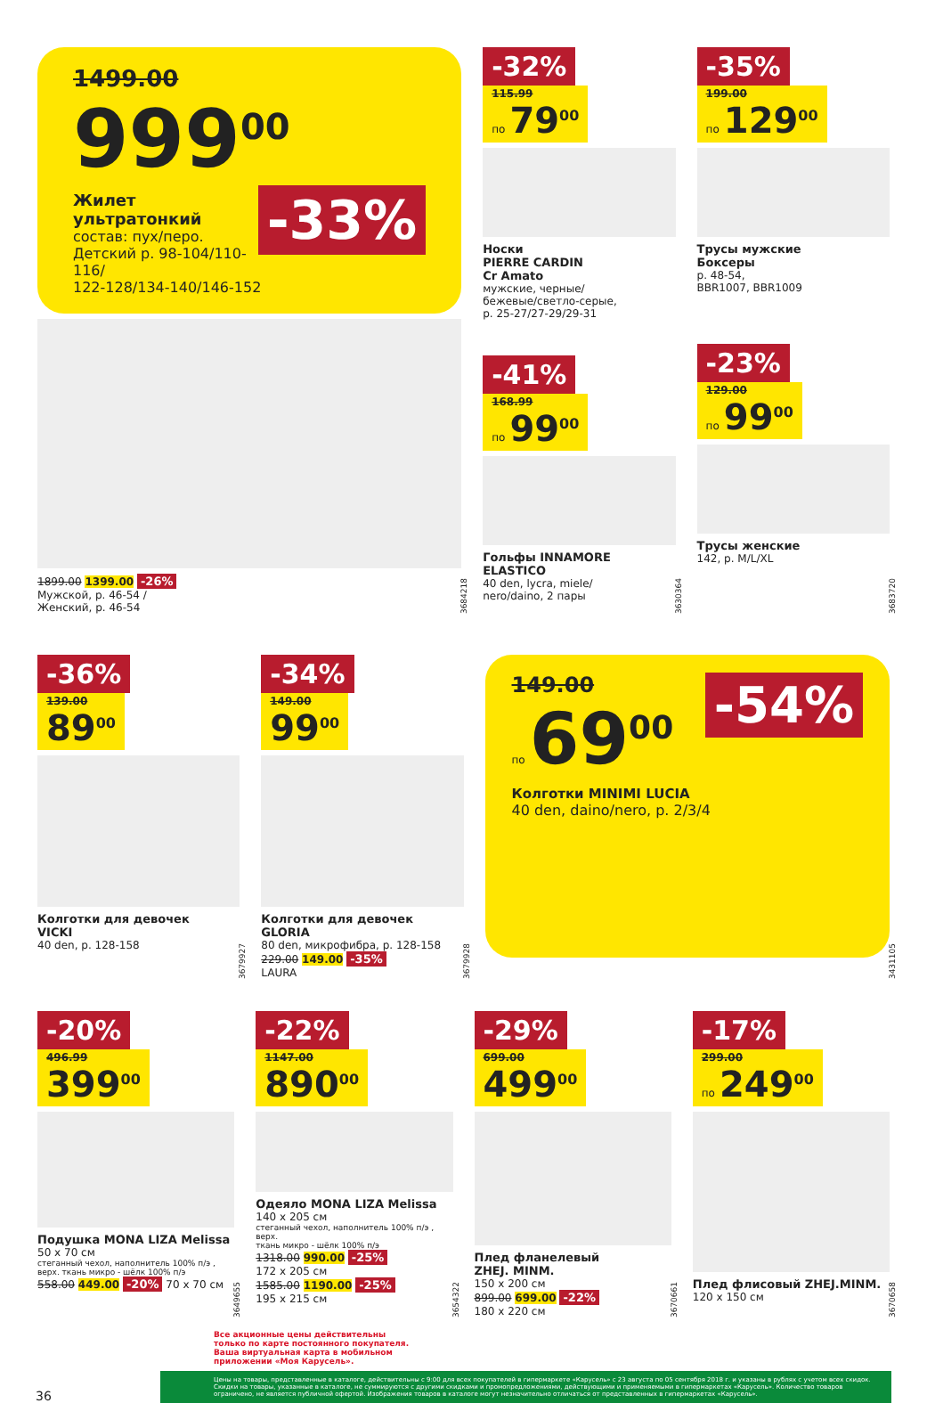1499.00
999<sup>00</sup> -33%
Жилет ультратонкий
состав: пух/перо.
Детский р. 98-104/110-116/
122-128/134-140/146-152
1899.00 1399.00 -26%
Мужской, р. 46-54 /
Женский, р. 46-54
3684218
-32%
115.99 по 79<sup>00</sup>
Носки
PIERRE CARDIN
Cr Amato
мужские, черные/
бежевые/светло-серые,
р. 25-27/27-29/29-31
3630364
-41%
168.99 по 99<sup>00</sup>
Гольфы INNAMORE
ELASTICO
40 den, lycra, miele/
nero/daino, 2 пары
-35%
199.00 по 129<sup>00</sup>
Трусы мужские
Боксеры
р. 48-54,
BBR1007, BBR1009
3683720
-23%
129.00 по 99<sup>00</sup>
Трусы женские
142, р. M/L/XL
-36%
139.00 89<sup>00</sup>
Колготки для девочек
VICKI
40 den, р. 128-158
3679927
-34%
149.00 99<sup>00</sup>
Колготки для девочек GLORIA
80 den, микрофибра, р. 128-158
229.00 149.00 -35%
LAURA
3679928
-54%
149.00
по 69<sup>00</sup>
Колготки MINIMI LUCIA
40 den, daino/nero, р. 2/3/4
3431105
-20%
496.99 399<sup>00</sup>
Подушка MONA LIZA Melissa
50 x 70 см
стеганный чехол, наполнитель 100% п/э ,
верх. ткань микро - шёлк 100% п/э
558.00 449.00 -20% 70 x 70 см
3649655
-22%
1147.00 890<sup>00</sup>
Одеяло MONA LIZA Melissa
140 x 205 см
стеганный чехол, наполнитель 100% п/э , верх.
ткань микро - шёлк 100% п/э
1318.00 990.00 -25%
172 x 205 см
1585.00 1190.00 -25%
195 x 215 см
3654322
-29%
699.00 499<sup>00</sup>
Плед фланелевый
ZHEJ. MINM.
150 x 200 см
899.00 699.00 -22%
180 x 220 см
3670661
-17%
299.00 по 249<sup>00</sup>
Плед флисовый ZHEJ.MINM.
120 x 150 см
3670658
36
Все акционные цены действительны
только по карте постоянного покупателя.
Ваша виртуальная карта в мобильном
приложении «Моя Карусель».
Цены на товары, представленные в каталоге, действительны с 9:00 для всех покупателей в гипермаркете «Карусель» с 23 августа по 05 сентября 2018 г. и указаны в рублях с учетом всех скидок. Скидки на товары, указанные в каталоге, не суммируются с другими скидками и промопредложениями, действующими и применяемыми в гипермаркетах «Карусель». Количество товаров ограничено, не является публичной офертой. Изображения товаров в каталоге могут незначительно отличаться от представленных в гипермаркетах «Карусель».